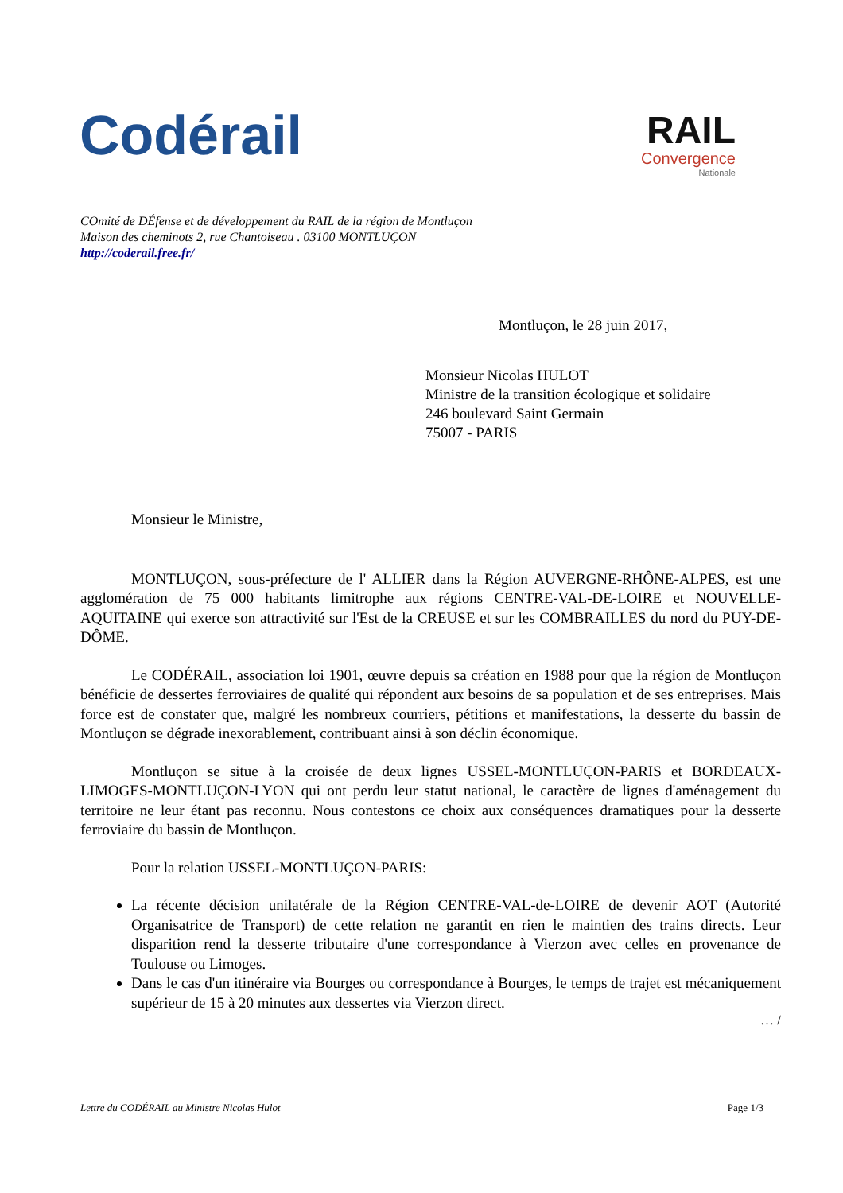Codérail
RAIL
Convergence
Nationale
COmité de DÉfense et de développement du RAIL de la région de Montluçon
Maison des cheminots 2, rue Chantoiseau . 03100 MONTLUÇON
http://coderail.free.fr/
Montluçon, le 28 juin 2017,
Monsieur Nicolas HULOT
Ministre de la transition écologique et solidaire
246 boulevard Saint Germain
75007 - PARIS
Monsieur le Ministre,
MONTLUÇON, sous-préfecture de l' ALLIER dans la Région AUVERGNE-RHÔNE-ALPES, est une agglomération de 75 000 habitants limitrophe aux régions CENTRE-VAL-DE-LOIRE et NOUVELLE-AQUITAINE qui exerce son attractivité sur l'Est de la CREUSE et sur les COMBRAILLES du nord du PUY-DE-DÔME.
Le CODÉRAIL, association loi 1901, œuvre depuis sa création en 1988 pour que la région de Montluçon bénéficie de dessertes ferroviaires de qualité qui répondent aux besoins de sa population et de ses entreprises. Mais force est de constater que, malgré les nombreux courriers, pétitions et manifestations, la desserte du bassin de Montluçon se dégrade inexorablement, contribuant ainsi à son déclin économique.
Montluçon se situe à la croisée de deux lignes USSEL-MONTLUÇON-PARIS et BORDEAUX-LIMOGES-MONTLUÇON-LYON qui ont perdu leur statut national, le caractère de lignes d'aménagement du territoire ne leur étant pas reconnu. Nous contestons ce choix aux conséquences dramatiques pour la desserte ferroviaire du bassin de Montluçon.
Pour la relation USSEL-MONTLUÇON-PARIS:
La récente décision unilatérale de la Région CENTRE-VAL-de-LOIRE de devenir AOT (Autorité Organisatrice de Transport) de cette relation ne garantit en rien le maintien des trains directs. Leur disparition rend la desserte tributaire d'une correspondance à Vierzon avec celles en provenance de Toulouse ou Limoges.
Dans le cas d'un itinéraire via Bourges ou correspondance à Bourges, le temps de trajet est mécaniquement supérieur de 15 à 20 minutes aux dessertes via Vierzon direct.
… /
Lettre du CODÉRAIL au Ministre Nicolas Hulot Page 1/3